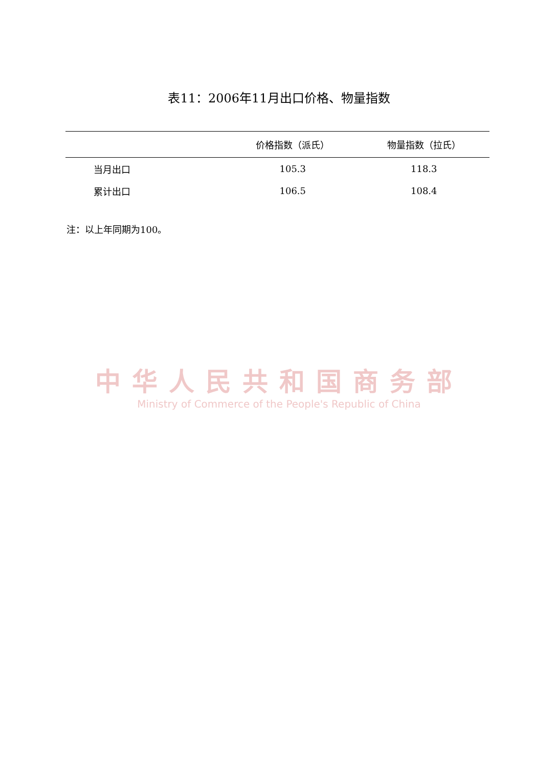表11：2006年11月出口价格、物量指数
| | 价格指数（派氏） | 物量指数（拉氏） |
| --- | --- | --- |
| 当月出口 | 105.3 | 118.3 |
| 累计出口 | 106.5 | 108.4 |
注：以上年同期为100。
中华人民共和国商务部
Ministry of Commerce of the People's Republic of China